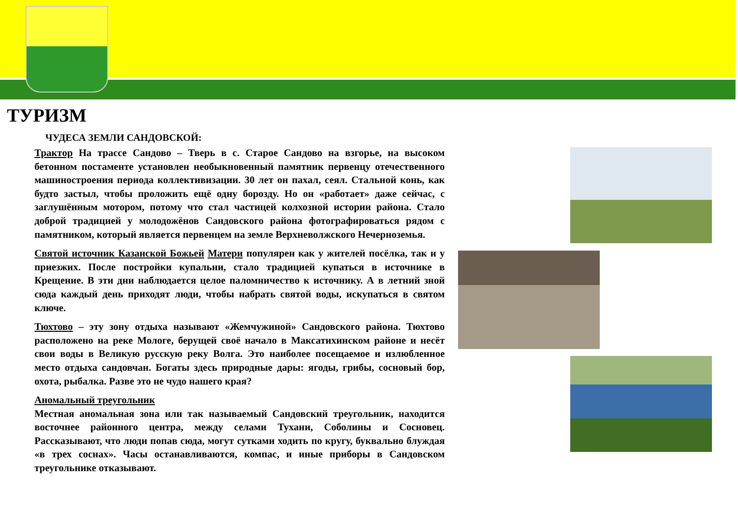ТУРИЗМ
ЧУДЕСА ЗЕМЛИ САНДОВСКОЙ:
Трактор На трассе Сандово – Тверь в с. Старое Сандово на взгорье, на высоком бетонном постаменте установлен необыкновенный памятник первенцу отечественного машиностроения периода коллективизации. 30 лет он пахал, сеял. Стальной конь, как будто застыл, чтобы проложить ещё одну борозду. Но он «работает» даже сейчас, с заглушённым мотором, потому что стал частицей колхозной истории района. Стало доброй традицией у молодожёнов Сандовского района фотографироваться рядом с памятником, который является первенцем на земле Верхневолжского Нечерноземья.
Святой источник Казанской Божьей Матери популярен как у жителей посёлка, так и у приезжих. После постройки купальни, стало традицией купаться в источнике в Крещение. В эти дни наблюдается целое паломничество к источнику. А в летний зной сюда каждый день приходят люди, чтобы набрать святой воды, искупаться в святом ключе.
Тюхтово – эту зону отдыха называют «Жемчужиной» Сандовского района. Тюхтово расположено на реке Мологе, берущей своё начало в Максатихинском районе и несёт свои воды в Великую русскую реку Волга. Это наиболее посещаемое и излюбленное место отдыха сандовчан. Богаты здесь природные дары: ягоды, грибы, сосновый бор, охота, рыбалка. Разве это не чудо нашего края?
Аномальный треугольник
Местная аномальная зона или так называемый Сандовский треугольник, находится восточнее районного центра, между селами Тухани, Соболины и Сосновец. Рассказывают, что люди попав сюда, могут сутками ходить по кругу, буквально блуждая «в трех соснах». Часы останавливаются, компас, и иные приборы в Сандовском треугольнике отказывают.